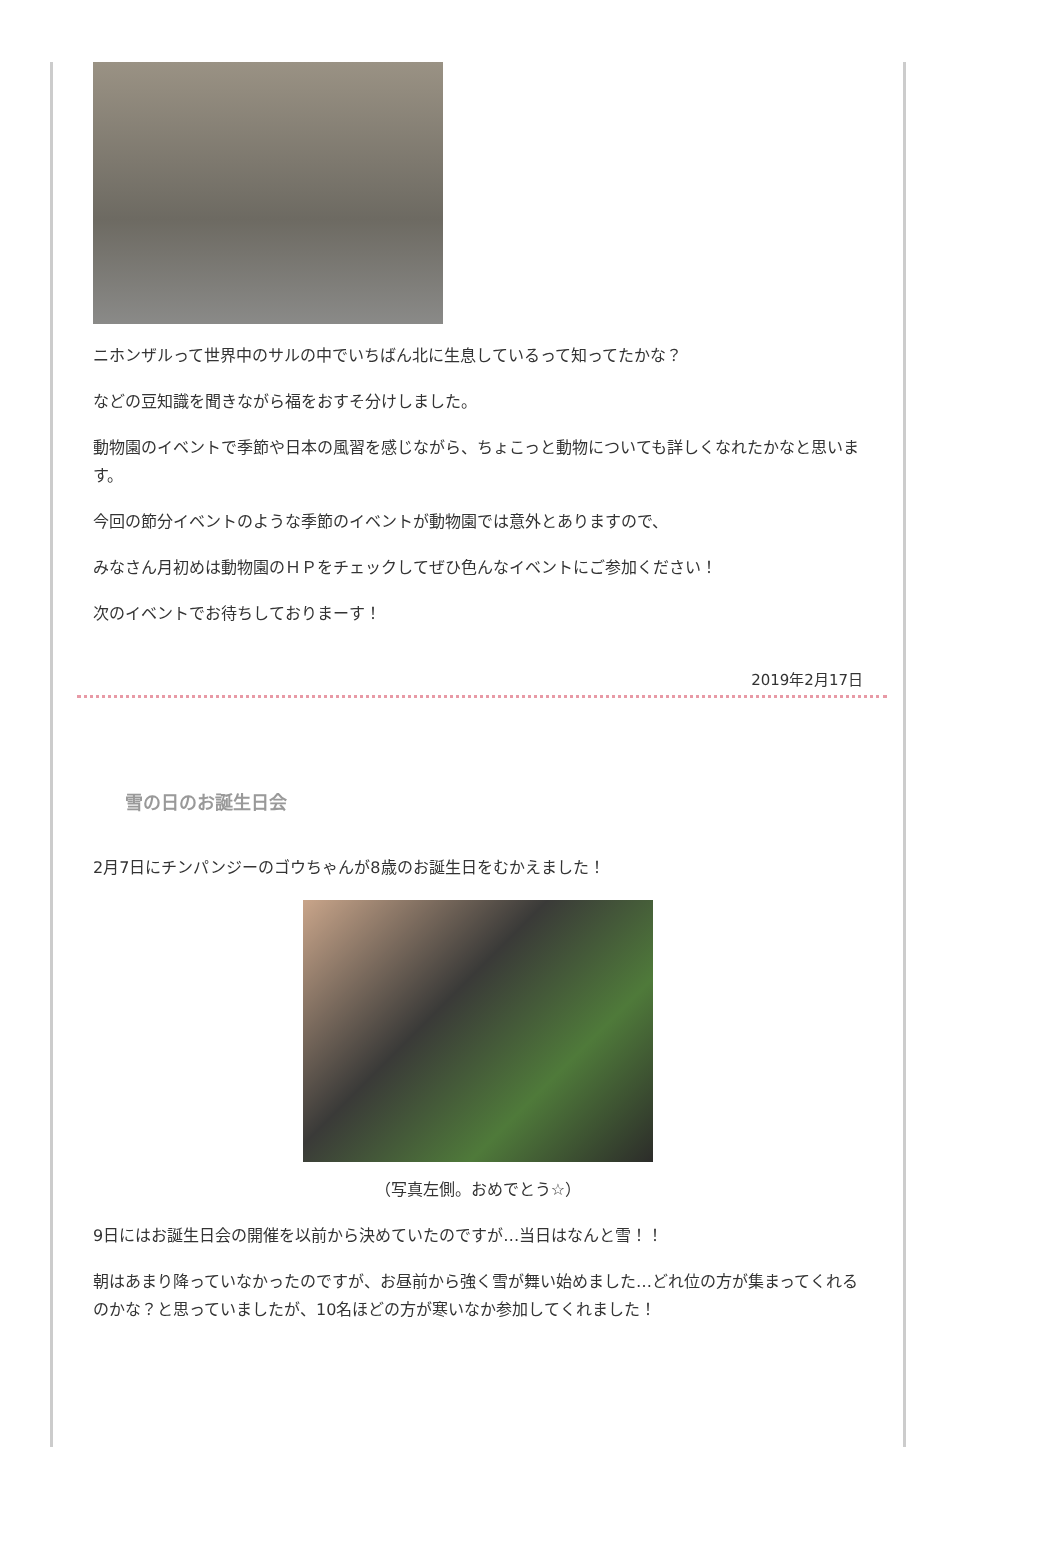ニホンザルって世界中のサルの中でいちばん北に生息しているって知ってたかな？
などの豆知識を聞きながら福をおすそ分けしました。
動物園のイベントで季節や日本の風習を感じながら、ちょこっと動物についても詳しくなれたかなと思います。
今回の節分イベントのような季節のイベントが動物園では意外とありますので、
みなさん月初めは動物園のＨＰをチェックしてぜひ色んなイベントにご参加ください！
次のイベントでお待ちしておりまーす！
2019年2月17日
雪の日のお誕生日会
2月7日にチンパンジーのゴウちゃんが8歳のお誕生日をむかえました！
（写真左側。おめでとう☆）
9日にはお誕生日会の開催を以前から決めていたのですが…当日はなんと雪！！
朝はあまり降っていなかったのですが、お昼前から強く雪が舞い始めました…どれ位の方が集まってくれるのかな？と思っていましたが、10名ほどの方が寒いなか参加してくれました！